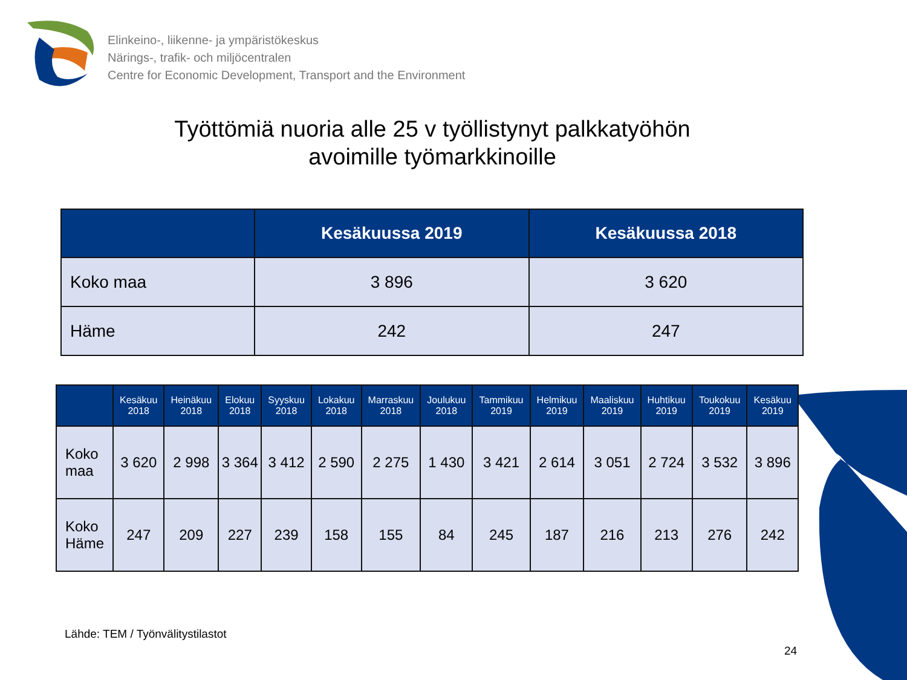Elinkeino-, liikenne- ja ympäristökeskus
Närings-, trafik- och miljöcentralen
Centre for Economic Development, Transport and the Environment
Työttömiä nuoria alle 25 v työllistynyt palkkatyöhön
avoimille työmarkkinoille
| | Kesäkuussa 2019 | Kesäkuussa 2018 |
| --- | --- | --- |
| Koko maa | 3 896 | 3 620 |
| Häme | 242 | 247 |
| | Kesäkuu 2018 | Heinäkuu 2018 | Elokuu 2018 | Syyskuu 2018 | Lokakuu 2018 | Marraskuu 2018 | Joulukuu 2018 | Tammikuu 2019 | Helmikuu 2019 | Maaliskuu 2019 | Huhtikuu 2019 | Toukokuu 2019 | Kesäkuu 2019 |
| --- | --- | --- | --- | --- | --- | --- | --- | --- | --- | --- | --- | --- | --- |
| Koko maa | 3 620 | 2 998 | 3 364 | 3 412 | 2 590 | 2 275 | 1 430 | 3 421 | 2 614 | 3 051 | 2 724 | 3 532 | 3 896 |
| Koko Häme | 247 | 209 | 227 | 239 | 158 | 155 | 84 | 245 | 187 | 216 | 213 | 276 | 242 |
Lähde: TEM / Työnvälitystilastot
24